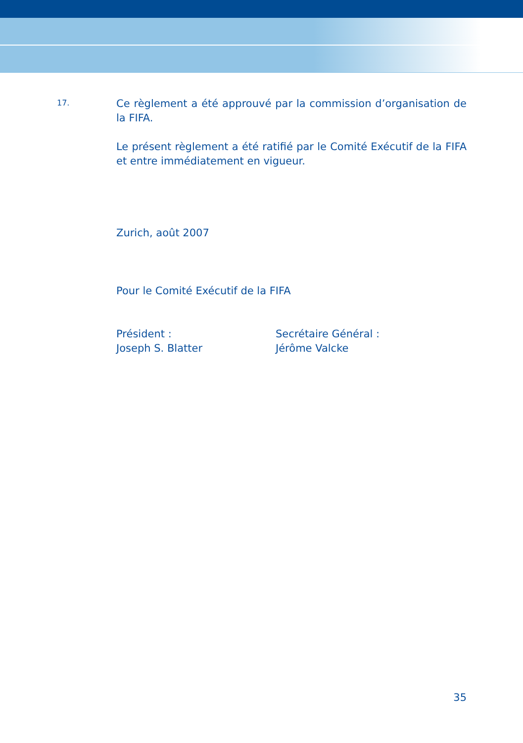17.
Ce règlement a été approuvé par la commission d’organisation de la FIFA.
Le présent règlement a été ratifié par le Comité Exécutif de la FIFA et entre immédiatement en vigueur.
Zurich, août 2007
Pour le Comité Exécutif de la FIFA
Président :
Joseph S. Blatter
Secrétaire Général :
Jérôme Valcke
35